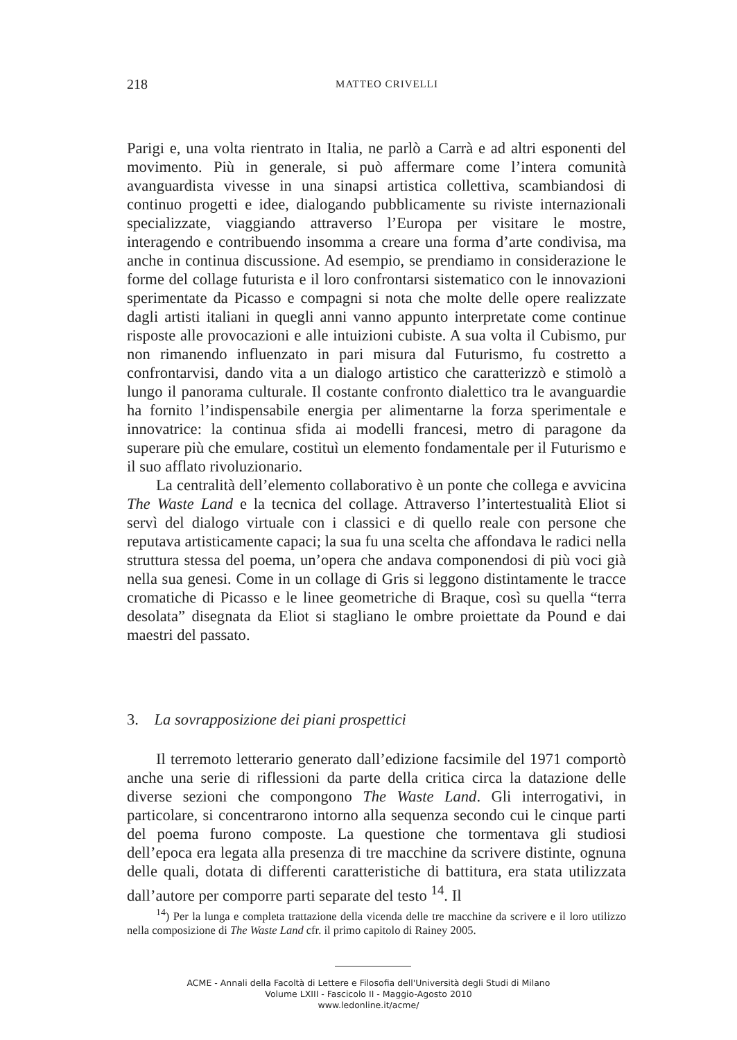218
MATTEO CRIVELLI
Parigi e, una volta rientrato in Italia, ne parlò a Carrà e ad altri esponenti del movimento. Più in generale, si può affermare come l’intera comunità avanguardista vivesse in una sinapsi artistica collettiva, scambiandosi di continuo progetti e idee, dialogando pubblicamente su riviste internazionali specializzate, viaggiando attraverso l’Europa per visitare le mostre, interagendo e contribuendo insomma a creare una forma d’arte condivisa, ma anche in continua discussione. Ad esempio, se prendiamo in considerazione le forme del collage futurista e il loro confrontarsi sistematico con le innovazioni sperimentate da Picasso e compagni si nota che molte delle opere realizzate dagli artisti italiani in quegli anni vanno appunto interpretate come continue risposte alle provocazioni e alle intuizioni cubiste. A sua volta il Cubismo, pur non rimanendo influenzato in pari misura dal Futurismo, fu costretto a confrontarvisi, dando vita a un dialogo artistico che caratterizzò e stimolò a lungo il panorama culturale. Il costante confronto dialettico tra le avanguardie ha fornito l’indispensabile energia per alimentarne la forza sperimentale e innovatrice: la continua sfida ai modelli francesi, metro di paragone da superare più che emulare, costituì un elemento fondamentale per il Futurismo e il suo afflato rivoluzionario.
La centralità dell’elemento collaborativo è un ponte che collega e avvicina The Waste Land e la tecnica del collage. Attraverso l’intertestualità Eliot si servì del dialogo virtuale con i classici e di quello reale con persone che reputava artisticamente capaci; la sua fu una scelta che affondava le radici nella struttura stessa del poema, un’opera che andava componendosi di più voci già nella sua genesi. Come in un collage di Gris si leggono distintamente le tracce cromatiche di Picasso e le linee geometriche di Braque, così su quella “terra desolata” disegnata da Eliot si stagliano le ombre proiettate da Pound e dai maestri del passato.
3. La sovrapposizione dei piani prospettici
Il terremoto letterario generato dall’edizione facsimile del 1971 comportò anche una serie di riflessioni da parte della critica circa la datazione delle diverse sezioni che compongono The Waste Land. Gli interrogativi, in particolare, si concentrarono intorno alla sequenza secondo cui le cinque parti del poema furono composte. La questione che tormentava gli studiosi dell’epoca era legata alla presenza di tre macchine da scrivere distinte, ognuna delle quali, dotata di differenti caratteristiche di battitura, era stata utilizzata dall’autore per comporre parti separate del testo <sup>14</sup>. Il
<sup>14</sup>) Per la lunga e completa trattazione della vicenda delle tre macchine da scrivere e il loro utilizzo nella composizione di The Waste Land cfr. il primo capitolo di Rainey 2005.
ACME - Annali della Facoltà di Lettere e Filosofia dell'Università degli Studi di Milano
Volume LXIII - Fascicolo II - Maggio-Agosto 2010
www.ledonline.it/acme/